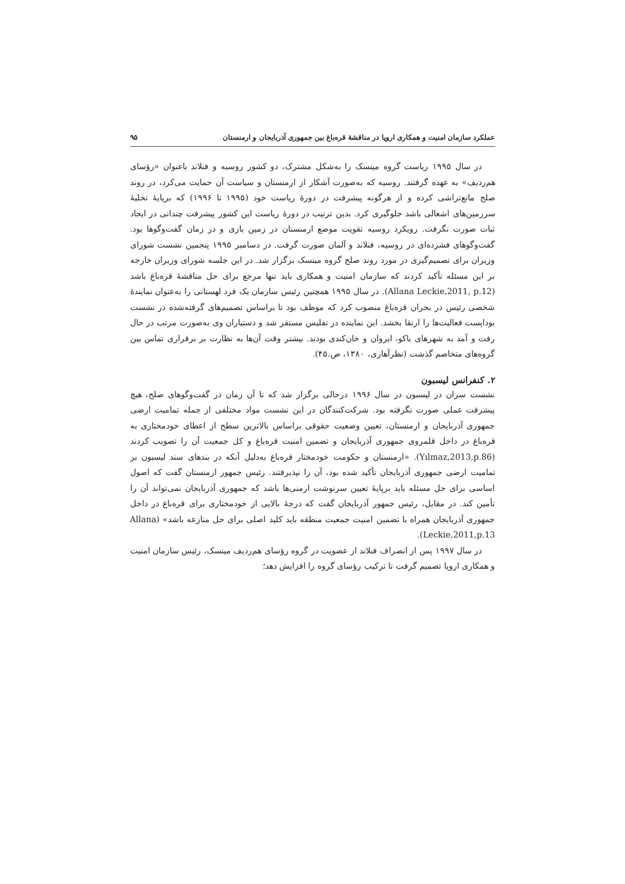عملکرد سازمان امنیت و همکاری اروپا در مناقشهٔ قره‌باغ بین جمهوری آذربایجان و ارمنستان ۹۵
در سال ۱۹۹۵ ریاست گروه مینسک را به‌شکل مشترک، دو کشور روسیه و فنلاند با‌عنوان «رؤسای هم‌ردیف» به عهده گرفتند. روسیه که به‌صورت آشکار از ارمنستان و سیاست آن حمایت می‌کرد، در روند صلح مانع‌تراشی کرده و از هرگونه پیشرفت در دورهٔ ریاست خود (۱۹۹۵ تا ۱۹۹۶) که برپایهٔ تخلیهٔ سرزمین‌های اشغالی باشد جلوگیری کرد. بدین ترتیب در دورهٔ ریاست این کشور پیشرفت چندانی در ایجاد ثبات صورت نگرفت. رویکرد روسیه تقویت موضع ارمنستان در زمین بازی و در زمان گفت‌وگوها بود. گفت‌وگوهای فشرده‌ای در روسیه، فنلاند و آلمان صورت گرفت. در دسامبر ۱۹۹۵ پنجمین نشست شورای وزیران برای تصمیم‌گیری در مورد روند صلح گروه مینسک برگزار شد. در این جلسه شورای وزیران خارجه بر این مسئله تأکید کردند که سازمان امنیت و همکاری باید تنها مرجع برای حل مناقشهٔ قره‌باغ باشد (Allana Leckie,2011, p.12). در سال ۱۹۹۵ همچنین رئیس سازمان یک فرد لهستانی را به‌عنوان نمایندهٔ شخصی رئیس در بحران قره‌باغ منصوب کرد که موظف بود تا براساس تصمیم‌های گرفته‌شده در نشست بوداپست فعالیت‌ها را ارتقا بخشد. این نماینده در تفلیس مستقر شد و دستیاران وی به‌صورت مرتب در حال رفت و آمد به شهرهای باکو، ایروان و خان‌کندی بودند. بیشتر وقت آن‌ها به نظارت بر برقراری تماس بین گروه‌های متخاصم گذشت (نظرآهاری، ۱۳۸۰، ص.۴۵).
۲. کنفرانس لیسبون
نشست سران در لیسبون در سال ۱۹۹۶ درحالی برگزار شد که تا آن زمان در گفت‌وگوهای صلح، هیچ پیشرفت عملی صورت نگرفته بود. شرکت‌کنندگان در این نشست مواد مختلفی از جمله تمامیت ارضی جمهوری آذربایجان و ارمنستان، تعیین وضعیت حقوقی براساس بالاترین سطح از اعطای خودمختاری به قره‌باغ در داخل قلمروی جمهوری آذربایجان و تضمین امنیت قره‌باغ و کل جمعیت آن را تصویب کردند (Yılmaz,2013,p.86). «ارمنستان و حکومت خودمختار قره‌باغ به‌دلیل آنکه در بندهای سند لیسبون بر تمامیت ارضی جمهوری آذربایجان تأکید شده بود، آن را نپذیرفتند. رئیس جمهور ارمنستان گفت که اصول اساسی برای حل مسئله باید برپایهٔ تعیین سرنوشت ارمنی‌ها باشد که جمهوری آذربایجان نمی‌تواند آن را تأمین کند. در مقابل، رئیس جمهور آذربایجان گفت که درجهٔ بالایی از خودمختاری برای قره‌باغ در داخل جمهوری آذربایجان همراه با تضمین امنیت جمعیت منطقه باید کلید اصلی برای حل منازعه باشد» (Allana Leckie,2011,p.13).
در سال ۱۹۹۷ پس از انصراف فنلاند از عضویت در گروه رؤسای هم‌ردیف مینسک، رئیس سازمان امنیت و همکاری اروپا تصمیم گرفت تا ترکیب رؤسای گروه را افزایش دهد؛